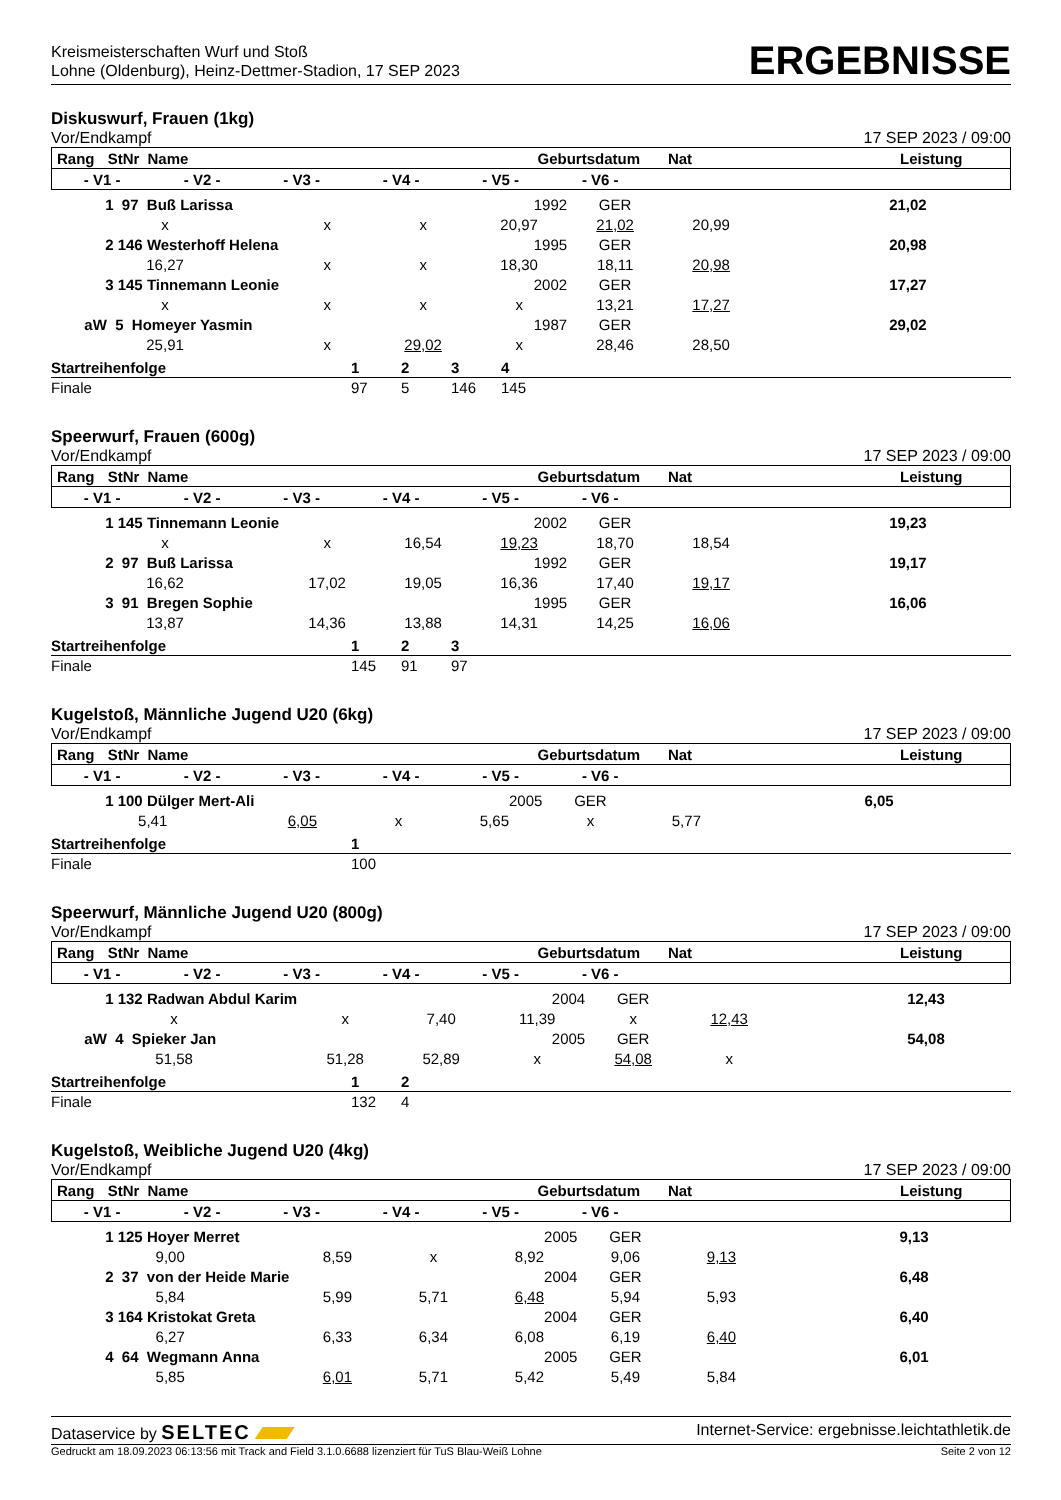Kreismeisterschaften Wurf und Stoß
Lohne (Oldenburg), Heinz-Dettmer-Stadion, 17 SEP 2023
ERGEBNISSE
Diskuswurf, Frauen (1kg)
Vor/Endkampf 17 SEP 2023 / 09:00
| Rang | StNr | Name | | Geburtsdatum | Nat | | Leistung |
| --- | --- | --- | --- | --- | --- | --- | --- |
| - V1 - | - V2 - | - V3 - | - V4 - | - V5 - | - V6 - | |
| --- | --- | --- | --- | --- | --- | --- |
| 1 97 Buß Larissa | | | 1992 | GER | | 21,02 |
| x | x | x | 20,97 | 21,02 | 20,99 | |
| 2 146 Westerhoff Helena | | | 1995 | GER | | 20,98 |
| 16,27 | x | x | 18,30 | 18,11 | 20,98 | |
| 3 145 Tinnemann Leonie | | | 2002 | GER | | 17,27 |
| x | x | x | x | 13,21 | 17,27 | |
| aW 5 Homeyer Yasmin | | | 1987 | GER | | 29,02 |
| 25,91 | x | 29,02 | x | 28,46 | 28,50 | |
| Startreihenfolge | 1 | 2 | 3 | 4 |
| Finale | 97 | 5 | 146 | 145 |
Speerwurf, Frauen (600g)
Vor/Endkampf 17 SEP 2023 / 09:00
| Rang | StNr | Name | | Geburtsdatum | Nat | | Leistung |
| --- | --- | --- | --- | --- | --- | --- | --- |
| - V1 - | - V2 - | - V3 - | - V4 - | - V5 - | - V6 - | |
| --- | --- | --- | --- | --- | --- | --- |
| 1 145 Tinnemann Leonie | | | 2002 | GER | | 19,23 |
| x | x | 16,54 | 19,23 | 18,70 | 18,54 | |
| 2 97 Buß Larissa | | | 1992 | GER | | 19,17 |
| 16,62 | 17,02 | 19,05 | 16,36 | 17,40 | 19,17 | |
| 3 91 Bregen Sophie | | | 1995 | GER | | 16,06 |
| 13,87 | 14,36 | 13,88 | 14,31 | 14,25 | 16,06 | |
| Startreihenfolge | 1 | 2 | 3 |
| Finale | 145 | 91 | 97 |
Kugelstoß, Männliche Jugend U20 (6kg)
Vor/Endkampf 17 SEP 2023 / 09:00
| Rang | StNr | Name | | Geburtsdatum | Nat | | Leistung |
| --- | --- | --- | --- | --- | --- | --- | --- |
| - V1 - | - V2 - | - V3 - | - V4 - | - V5 - | - V6 - | |
| --- | --- | --- | --- | --- | --- | --- |
| 1 100 Dülger Mert-Ali | | | 2005 | GER | | 6,05 |
| 5,41 | 6,05 | x | 5,65 | x | 5,77 | |
| Startreihenfolge | 1 |
| Finale | 100 |
Speerwurf, Männliche Jugend U20 (800g)
Vor/Endkampf 17 SEP 2023 / 09:00
| Rang | StNr | Name | | Geburtsdatum | Nat | | Leistung |
| --- | --- | --- | --- | --- | --- | --- | --- |
| - V1 - | - V2 - | - V3 - | - V4 - | - V5 - | - V6 - | |
| --- | --- | --- | --- | --- | --- | --- |
| 1 132 Radwan Abdul Karim | | | 2004 | GER | | 12,43 |
| x | x | 7,40 | 11,39 | x | 12,43 | |
| aW 4 Spieker Jan | | | 2005 | GER | | 54,08 |
| 51,58 | 51,28 | 52,89 | x | 54,08 | x | |
| Startreihenfolge | 1 | 2 |
| Finale | 132 | 4 |
Kugelstoß, Weibliche Jugend U20 (4kg)
Vor/Endkampf 17 SEP 2023 / 09:00
| Rang | StNr | Name | | Geburtsdatum | Nat | | Leistung |
| --- | --- | --- | --- | --- | --- | --- | --- |
| - V1 - | - V2 - | - V3 - | - V4 - | - V5 - | - V6 - | |
| --- | --- | --- | --- | --- | --- | --- |
| 1 125 Hoyer Merret | | | 2005 | GER | | 9,13 |
| 9,00 | 8,59 | x | 8,92 | 9,06 | 9,13 | |
| 2 37 von der Heide Marie | | | 2004 | GER | | 6,48 |
| 5,84 | 5,99 | 5,71 | 6,48 | 5,94 | 5,93 | |
| 3 164 Kristokat Greta | | | 2004 | GER | | 6,40 |
| 6,27 | 6,33 | 6,34 | 6,08 | 6,19 | 6,40 | |
| 4 64 Wegmann Anna | | | 2005 | GER | | 6,01 |
| 5,85 | 6,01 | 5,71 | 5,42 | 5,49 | 5,84 | |
Dataservice by SELTEC Internet-Service: ergebnisse.leichtathletik.de
Gedruckt am 18.09.2023 06:13:56 mit Track and Field 3.1.0.6688 lizenziert für TuS Blau-Weiß Lohne Seite 2 von 12